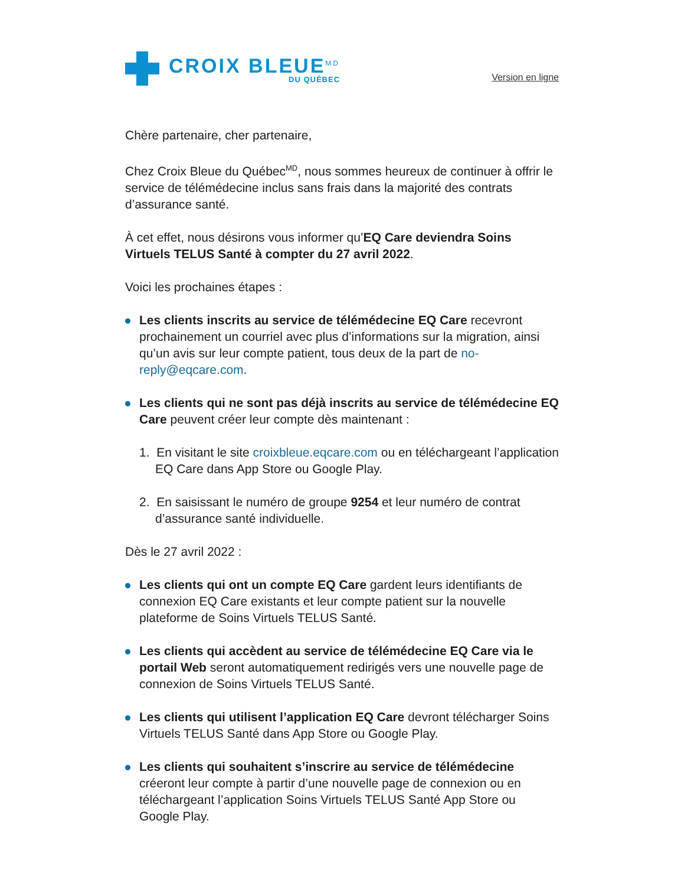CROIX BLEUE<sup>MD</sup>
DU QUÉBEC
Version en ligne
Chère partenaire, cher partenaire,
Chez Croix Bleue du Québec<sup>MD</sup>, nous sommes heureux de continuer à offrir le service de télémédecine inclus sans frais dans la majorité des contrats d’assurance santé.
À cet effet, nous désirons vous informer qu’EQ Care deviendra Soins Virtuels TELUS Santé à compter du 27 avril 2022.
Voici les prochaines étapes :
Les clients inscrits au service de télémédecine EQ Care recevront prochainement un courriel avec plus d’informations sur la migration, ainsi qu’un avis sur leur compte patient, tous deux de la part de no-reply@eqcare.com.
Les clients qui ne sont pas déjà inscrits au service de télémédecine EQ Care peuvent créer leur compte dès maintenant :
1. En visitant le site croixbleue.eqcare.com ou en téléchargeant l’application EQ Care dans App Store ou Google Play.
2. En saisissant le numéro de groupe 9254 et leur numéro de contrat d’assurance santé individuelle.
Dès le 27 avril 2022 :
Les clients qui ont un compte EQ Care gardent leurs identifiants de connexion EQ Care existants et leur compte patient sur la nouvelle plateforme de Soins Virtuels TELUS Santé.
Les clients qui accèdent au service de télémédecine EQ Care via le portail Web seront automatiquement redirigés vers une nouvelle page de connexion de Soins Virtuels TELUS Santé.
Les clients qui utilisent l’application EQ Care devront télécharger Soins Virtuels TELUS Santé dans App Store ou Google Play.
Les clients qui souhaitent s’inscrire au service de télémédecine créeront leur compte à partir d’une nouvelle page de connexion ou en téléchargeant l’application Soins Virtuels TELUS Santé App Store ou Google Play.